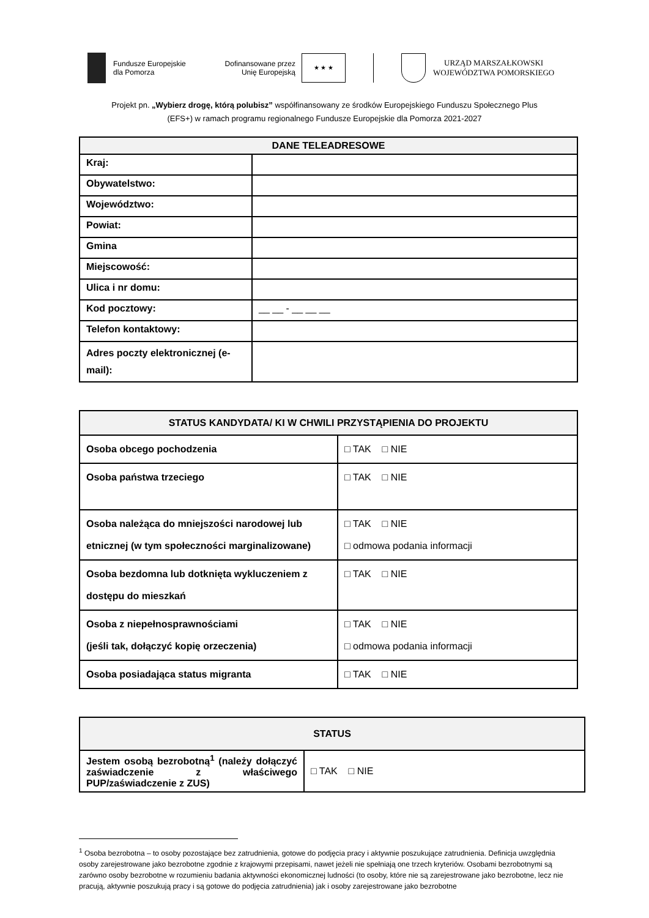Fundusze Europejskie
dla Pomorza
Dofinansowane przez
Unię Europejską
★ ★ ★
URZĄD MARSZAŁKOWSKI
WOJEWÓDZTWA POMORSKIEGO
Projekt pn. „Wybierz drogę, którą polubisz” współfinansowany ze środków Europejskiego Funduszu Społecznego Plus
(EFS+) w ramach programu regionalnego Fundusze Europejskie dla Pomorza 2021-2027
| DANE TELEADRESOWE | |
| --- | --- |
| Kraj: | |
| Obywatelstwo: | |
| Województwo: | |
| Powiat: | |
| Gmina | |
| Miejscowość: | |
| Ulica i nr domu: | |
| Kod pocztowy: | __ __ - __ __ __ |
| Telefon kontaktowy: | |
| Adres poczty elektronicznej (e-mail): | |
| STATUS KANDYDATA/ KI W CHWILI PRZYSTĄPIENIA DO PROJEKTU | |
| --- | --- |
| Osoba obcego pochodzenia | □ TAK □ NIE |
| Osoba państwa trzeciego | □ TAK □ NIE |
| Osoba należąca do mniejszości narodowej lub etnicznej (w tym społeczności marginalizowane) | □ TAK □ NIE □ odmowa podania informacji |
| Osoba bezdomna lub dotknięta wykluczeniem z dostępu do mieszkań | □ TAK □ NIE |
| Osoba z niepełnosprawnościami (jeśli tak, dołączyć kopię orzeczenia) | □ TAK □ NIE □ odmowa podania informacji |
| Osoba posiadająca status migranta | □ TAK □ NIE |
| STATUS | |
| --- | --- |
| Jestem osobą bezrobotną<sup>1</sup> (należy dołączyć zaświadczenie z właściwego PUP/zaświadczenie z ZUS) | □ TAK □ NIE |
<sup>1</sup> Osoba bezrobotna – to osoby pozostające bez zatrudnienia, gotowe do podjęcia pracy i aktywnie poszukujące zatrudnienia. Definicja uwzględnia osoby zarejestrowane jako bezrobotne zgodnie z krajowymi przepisami, nawet jeżeli nie spełniają one trzech kryteriów. Osobami bezrobotnymi są zarówno osoby bezrobotne w rozumieniu badania aktywności ekonomicznej ludności (to osoby, które nie są zarejestrowane jako bezrobotne, lecz nie pracują, aktywnie poszukują pracy i są gotowe do podjęcia zatrudnienia) jak i osoby zarejestrowane jako bezrobotne